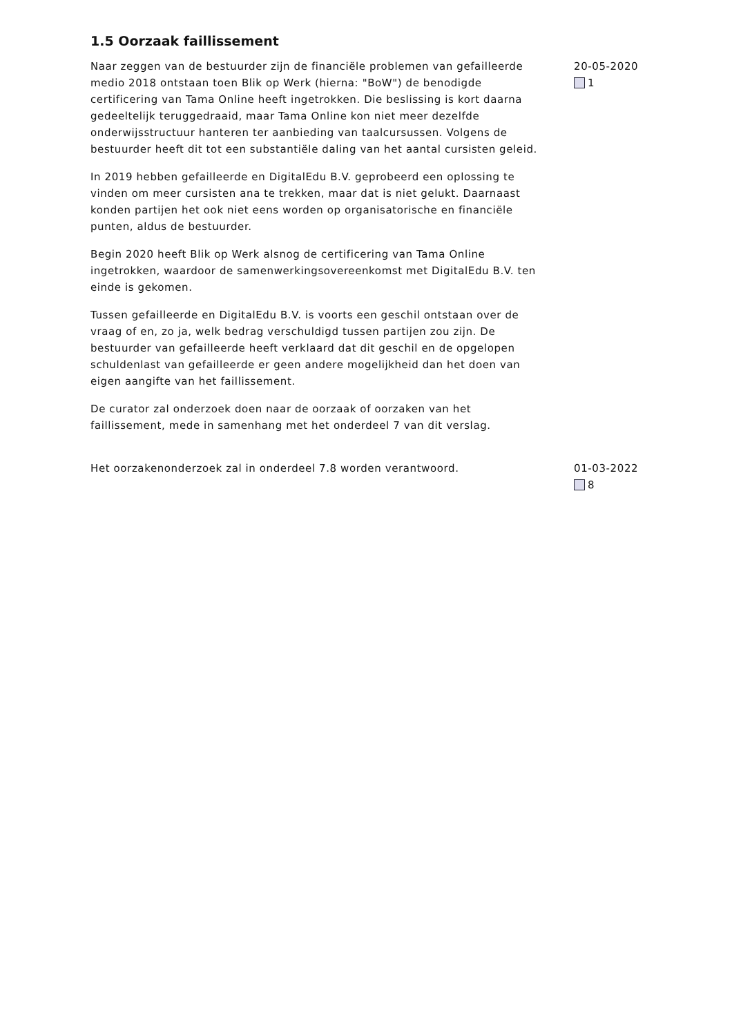1.5 Oorzaak faillissement
Naar zeggen van de bestuurder zijn de financiële problemen van gefailleerde medio 2018 ontstaan toen Blik op Werk (hierna: "BoW") de benodigde certificering van Tama Online heeft ingetrokken. Die beslissing is kort daarna gedeeltelijk teruggedraaid, maar Tama Online kon niet meer dezelfde onderwijsstructuur hanteren ter aanbieding van taalcursussen. Volgens de bestuurder heeft dit tot een substantiële daling van het aantal cursisten geleid.
In 2019 hebben gefailleerde en DigitalEdu B.V. geprobeerd een oplossing te vinden om meer cursisten ana te trekken, maar dat is niet gelukt. Daarnaast konden partijen het ook niet eens worden op organisatorische en financiële punten, aldus de bestuurder.
Begin 2020 heeft Blik op Werk alsnog de certificering van Tama Online ingetrokken, waardoor de samenwerkingsovereenkomst met DigitalEdu B.V. ten einde is gekomen.
Tussen gefailleerde en DigitalEdu B.V. is voorts een geschil ontstaan over de vraag of en, zo ja, welk bedrag verschuldigd tussen partijen zou zijn. De bestuurder van gefailleerde heeft verklaard dat dit geschil en de opgelopen schuldenlast van gefailleerde er geen andere mogelijkheid dan het doen van eigen aangifte van het faillissement.
De curator zal onderzoek doen naar de oorzaak of oorzaken van het faillissement, mede in samenhang met het onderdeel 7 van dit verslag.
20-05-2020
1
Het oorzakenonderzoek zal in onderdeel 7.8 worden verantwoord. 01-03-2022
8